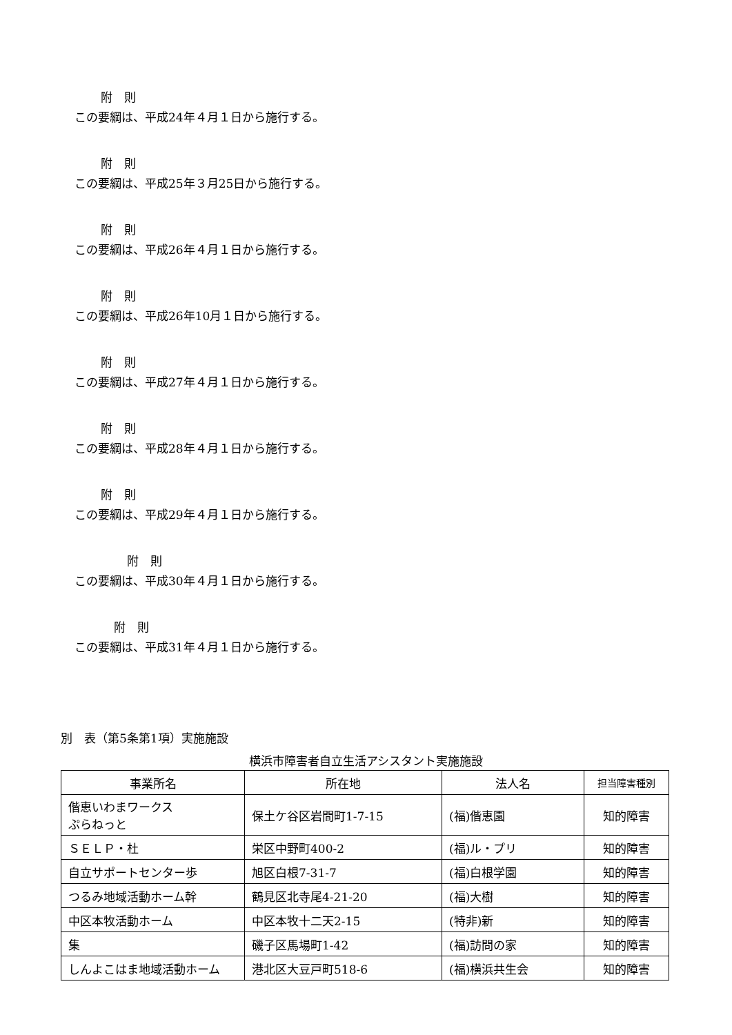附　則
この要綱は、平成24年４月１日から施行する。
附　則
この要綱は、平成25年３月25日から施行する。
附　則
この要綱は、平成26年４月１日から施行する。
附　則
この要綱は、平成26年10月１日から施行する。
附　則
この要綱は、平成27年４月１日から施行する。
附　則
この要綱は、平成28年４月１日から施行する。
附　則
この要綱は、平成29年４月１日から施行する。
附　則
この要綱は、平成30年４月１日から施行する。
附　則
この要綱は、平成31年４月１日から施行する。
別　表（第5条第1項）実施施設
横浜市障害者自立生活アシスタント実施施設
| 事業所名 | 所在地 | 法人名 | 担当障害種別 |
| --- | --- | --- | --- |
| 偕恵いわまワークス ぷらねっと | 保土ケ谷区岩間町1-7-15 | (福)偕恵園 | 知的障害 |
| ＳＥＬＰ・杜 | 栄区中野町400-2 | (福)ル・プリ | 知的障害 |
| 自立サポートセンター歩 | 旭区白根7-31-7 | (福)白根学園 | 知的障害 |
| つるみ地域活動ホーム幹 | 鶴見区北寺尾4-21-20 | (福)大樹 | 知的障害 |
| 中区本牧活動ホーム | 中区本牧十二天2-15 | (特非)新 | 知的障害 |
| 集 | 磯子区馬場町1-42 | (福)訪問の家 | 知的障害 |
| しんよこはま地域活動ホーム | 港北区大豆戸町518-6 | (福)横浜共生会 | 知的障害 |